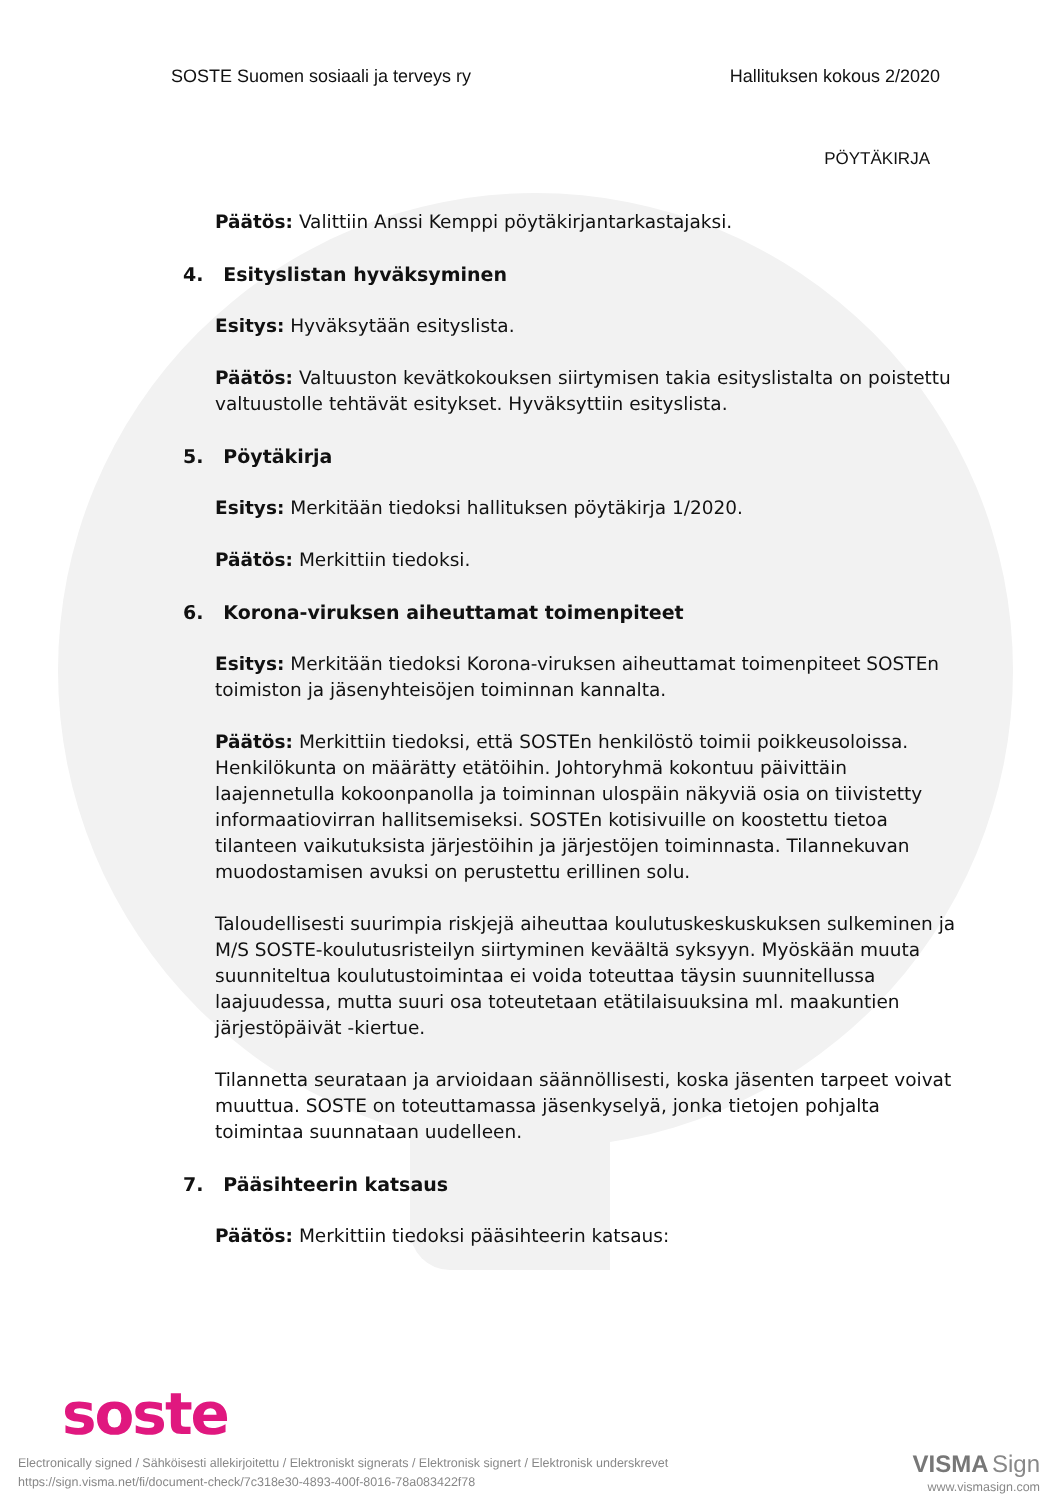SOSTE Suomen sosiaali ja terveys ry Hallituksen kokous 2/2020
PÖYTÄKIRJA
Päätös: Valittiin Anssi Kemppi pöytäkirjantarkastajaksi.
4. Esityslistan hyväksyminen
Esitys: Hyväksytään esityslista.
Päätös: Valtuuston kevätkokouksen siirtymisen takia esityslistalta on poistettu valtuustolle tehtävät esitykset. Hyväksyttiin esityslista.
5. Pöytäkirja
Esitys: Merkitään tiedoksi hallituksen pöytäkirja 1/2020.
Päätös: Merkittiin tiedoksi.
6. Korona-viruksen aiheuttamat toimenpiteet
Esitys: Merkitään tiedoksi Korona-viruksen aiheuttamat toimenpiteet SOSTEn toimiston ja jäsenyhteisöjen toiminnan kannalta.
Päätös: Merkittiin tiedoksi, että SOSTEn henkilöstö toimii poikkeusoloissa. Henkilökunta on määrätty etätöihin. Johtoryhmä kokontuu päivittäin laajennetulla kokoonpanolla ja toiminnan ulospäin näkyviä osia on tiivistetty informaatiovirran hallitsemiseksi. SOSTEn kotisivuille on koostettu tietoa tilanteen vaikutuksista järjestöihin ja järjestöjen toiminnasta. Tilannekuvan muodostamisen avuksi on perustettu erillinen solu.
Taloudellisesti suurimpia riskjejä aiheuttaa koulutuskeskuskuksen sulkeminen ja M/S SOSTE-koulutusristeilyn siirtyminen keväältä syksyyn. Myöskään muuta suunniteltua koulutustoimintaa ei voida toteuttaa täysin suunnitellussa laajuudessa, mutta suuri osa toteutetaan etätilaisuuksina ml. maakuntien järjestöpäivät -kiertue.
Tilannetta seurataan ja arvioidaan säännöllisesti, koska jäsenten tarpeet voivat muuttua. SOSTE on toteuttamassa jäsenkyselyä, jonka tietojen pohjalta toimintaa suunnataan uudelleen.
7. Pääsihteerin katsaus
Päätös: Merkittiin tiedoksi pääsihteerin katsaus:
soste
Electronically signed / Sähköisesti allekirjoitettu / Elektroniskt signerats / Elektronisk signert / Elektronisk underskrevet
https://sign.visma.net/fi/document-check/7c318e30-4893-400f-8016-78a083422f78
VISMA Sign
www.vismasign.com